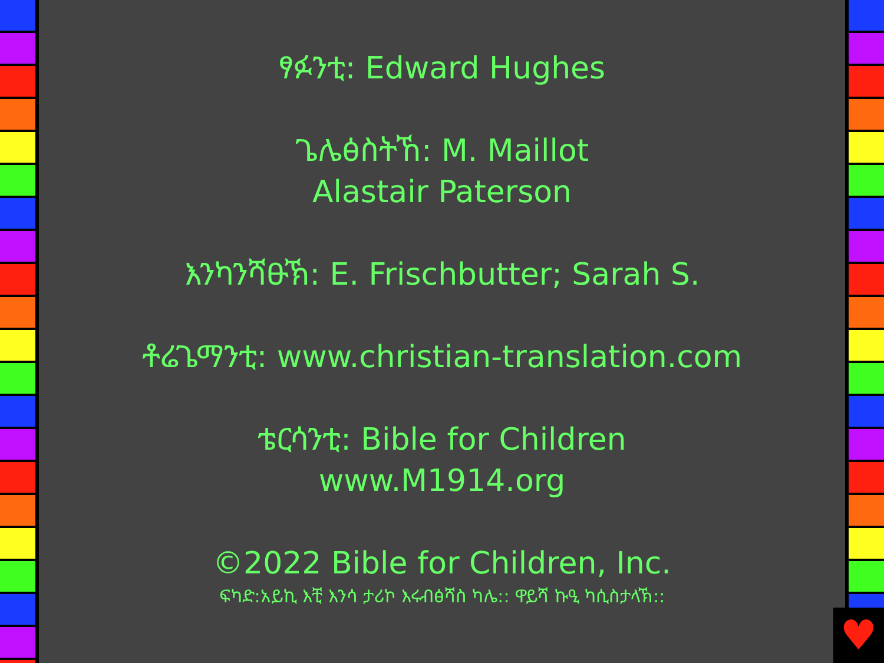ፃፉንቲ: Edward Hughes
ጌሌፅስትኸ: M. Maillot
Alastair Paterson
እንካንሻፁኽ: E. Frischbutter; Sarah S.
ቶሬጌማንቲ: www.christian-translation.com
ቴርሳንቲ: Bible for Children
www.M1914.org
©2022 Bible for Children, Inc.
ፍካድ:አይኪ እቺ እንሳ ታሪኮ እሩብፅሻስ ካሌ:: ዋይሻ ኩዒ ካሲስታላኽ::
♥